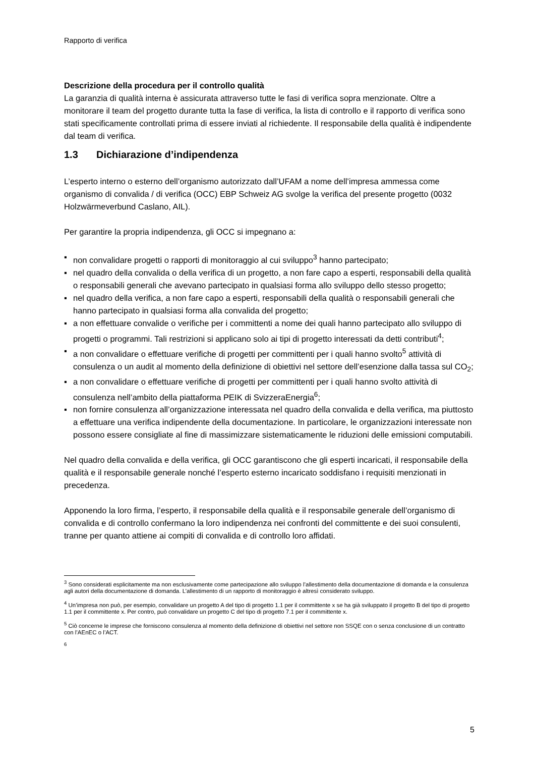Rapporto di verifica
Descrizione della procedura per il controllo qualità
La garanzia di qualità interna è assicurata attraverso tutte le fasi di verifica sopra menzionate. Oltre a monitorare il team del progetto durante tutta la fase di verifica, la lista di controllo e il rapporto di verifica sono stati specificamente controllati prima di essere inviati al richiedente. Il responsabile della qualità è indipendente dal team di verifica.
1.3 Dichiarazione d’indipendenza
L’esperto interno o esterno dell’organismo autorizzato dall’UFAM a nome dell’impresa ammessa come organismo di convalida / di verifica (OCC) EBP Schweiz AG svolge la verifica del presente progetto (0032 Holzwärmeverbund Caslano, AIL).
Per garantire la propria indipendenza, gli OCC si impegnano a:
▪ non convalidare progetti o rapporti di monitoraggio al cui sviluppo<sup>3</sup> hanno partecipato;
▪ nel quadro della convalida o della verifica di un progetto, a non fare capo a esperti, responsabili della qualità o responsabili generali che avevano partecipato in qualsiasi forma allo sviluppo dello stesso progetto;
▪ nel quadro della verifica, a non fare capo a esperti, responsabili della qualità o responsabili generali che hanno partecipato in qualsiasi forma alla convalida del progetto;
▪ a non effettuare convalide o verifiche per i committenti a nome dei quali hanno partecipato allo sviluppo di progetti o programmi. Tali restrizioni si applicano solo ai tipi di progetto interessati da detti contributi<sup>4</sup>;
▪ a non convalidare o effettuare verifiche di progetti per committenti per i quali hanno svolto<sup>5</sup> attività di consulenza o un audit al momento della definizione di obiettivi nel settore dell’esenzione dalla tassa sul CO<sub>2</sub>;
▪ a non convalidare o effettuare verifiche di progetti per committenti per i quali hanno svolto attività di consulenza nell’ambito della piattaforma PEIK di SvizzeraEnergia<sup>6</sup>;
▪ non fornire consulenza all’organizzazione interessata nel quadro della convalida e della verifica, ma piuttosto a effettuare una verifica indipendente della documentazione. In particolare, le organizzazioni interessate non possono essere consigliate al fine di massimizzare sistematicamente le riduzioni delle emissioni computabili.
Nel quadro della convalida e della verifica, gli OCC garantiscono che gli esperti incaricati, il responsabile della qualità e il responsabile generale nonché l’esperto esterno incaricato soddisfano i requisiti menzionati in precedenza.
Apponendo la loro firma, l’esperto, il responsabile della qualità e il responsabile generale dell’organismo di convalida e di controllo confermano la loro indipendenza nei confronti del committente e dei suoi consulenti, tranne per quanto attiene ai compiti di convalida e di controllo loro affidati.
<sup>3</sup> Sono considerati esplicitamente ma non esclusivamente come partecipazione allo sviluppo l’allestimento della documentazione di domanda e la consulenza agli autori della documentazione di domanda. L’allestimento di un rapporto di monitoraggio è altresì considerato sviluppo.
<sup>4</sup> Un’impresa non può, per esempio, convalidare un progetto A del tipo di progetto 1.1 per il committente x se ha già sviluppato il progetto B del tipo di progetto 1.1 per il committente x. Per contro, può convalidare un progetto C del tipo di progetto 7.1 per il committente x.
<sup>5</sup> Ciò concerne le imprese che forniscono consulenza al momento della definizione di obiettivi nel settore non SSQE con o senza conclusione di un contratto con l’AEnEC o l’ACT.
<sup>6</sup>
5